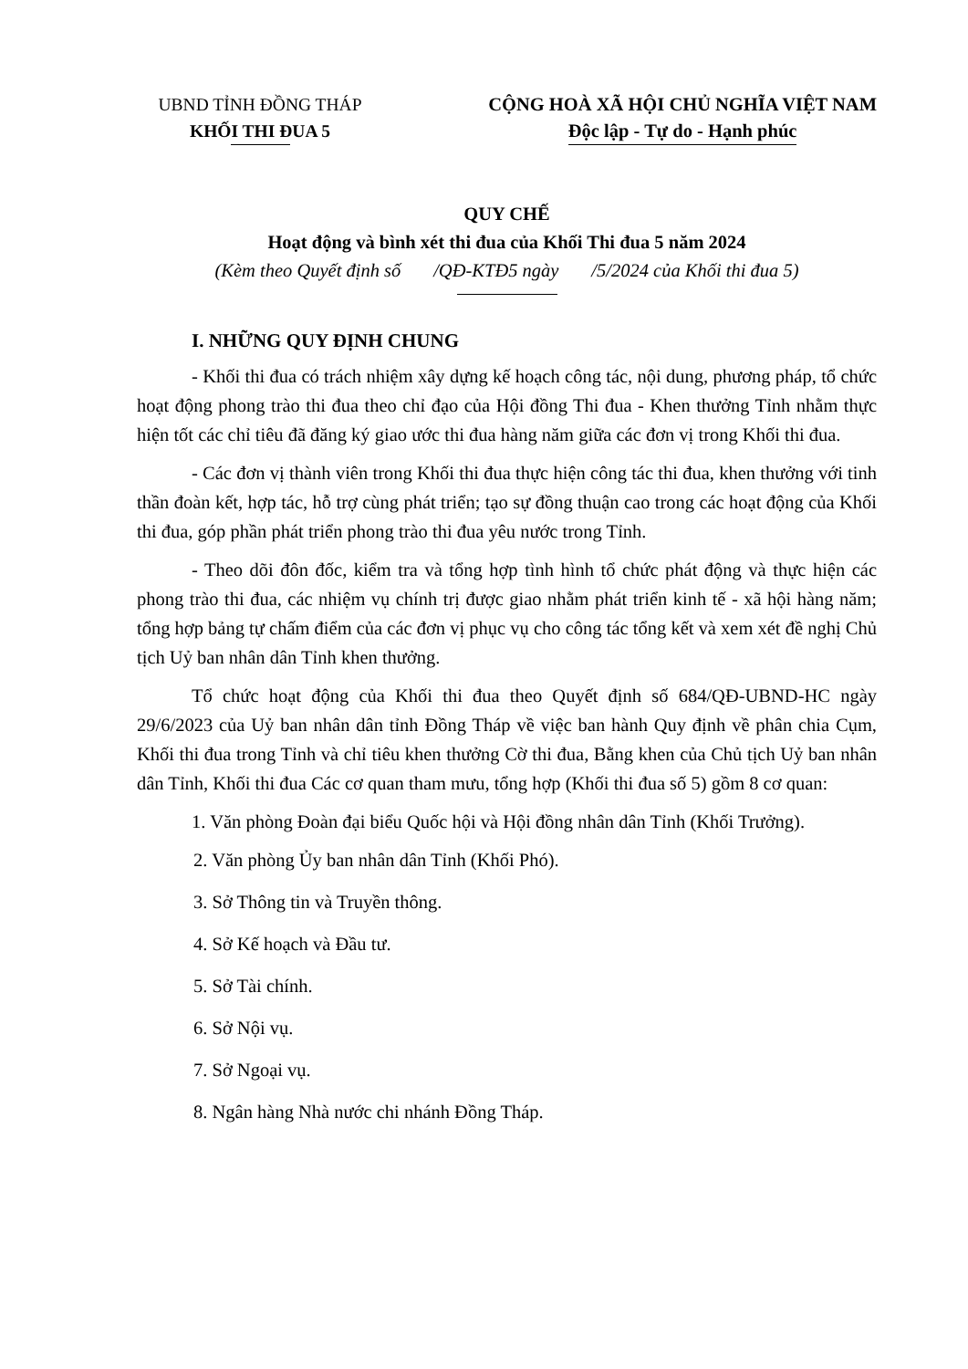UBND TỈNH ĐỒNG THÁP
KHỐI THI ĐUA 5
CỘNG HOÀ XÃ HỘI CHỦ NGHĨA VIỆT NAM
Độc lập - Tự do - Hạnh phúc
QUY CHẾ
Hoạt động và bình xét thi đua của Khối Thi đua 5 năm 2024
(Kèm theo Quyết định số /QĐ-KTĐ5 ngày /5/2024 của Khối thi đua 5)
I. NHỮNG QUY ĐỊNH CHUNG
- Khối thi đua có trách nhiệm xây dựng kế hoạch công tác, nội dung, phương pháp, tổ chức hoạt động phong trào thi đua theo chỉ đạo của Hội đồng Thi đua - Khen thưởng Tỉnh nhằm thực hiện tốt các chỉ tiêu đã đăng ký giao ước thi đua hàng năm giữa các đơn vị trong Khối thi đua.
- Các đơn vị thành viên trong Khối thi đua thực hiện công tác thi đua, khen thưởng với tinh thần đoàn kết, hợp tác, hỗ trợ cùng phát triển; tạo sự đồng thuận cao trong các hoạt động của Khối thi đua, góp phần phát triển phong trào thi đua yêu nước trong Tỉnh.
- Theo dõi đôn đốc, kiểm tra và tổng hợp tình hình tổ chức phát động và thực hiện các phong trào thi đua, các nhiệm vụ chính trị được giao nhằm phát triển kinh tế - xã hội hàng năm; tổng hợp bảng tự chấm điểm của các đơn vị phục vụ cho công tác tổng kết và xem xét đề nghị Chủ tịch Uỷ ban nhân dân Tỉnh khen thưởng.
Tổ chức hoạt động của Khối thi đua theo Quyết định số 684/QĐ-UBND-HC ngày 29/6/2023 của Uỷ ban nhân dân tỉnh Đồng Tháp về việc ban hành Quy định về phân chia Cụm, Khối thi đua trong Tỉnh và chỉ tiêu khen thưởng Cờ thi đua, Bằng khen của Chủ tịch Uỷ ban nhân dân Tỉnh, Khối thi đua Các cơ quan tham mưu, tổng hợp (Khối thi đua số 5) gồm 8 cơ quan:
1. Văn phòng Đoàn đại biểu Quốc hội và Hội đồng nhân dân Tỉnh (Khối Trưởng).
2. Văn phòng Ủy ban nhân dân Tỉnh (Khối Phó).
3. Sở Thông tin và Truyền thông.
4. Sở Kế hoạch và Đầu tư.
5. Sở Tài chính.
6. Sở Nội vụ.
7. Sở Ngoại vụ.
8. Ngân hàng Nhà nước chi nhánh Đồng Tháp.